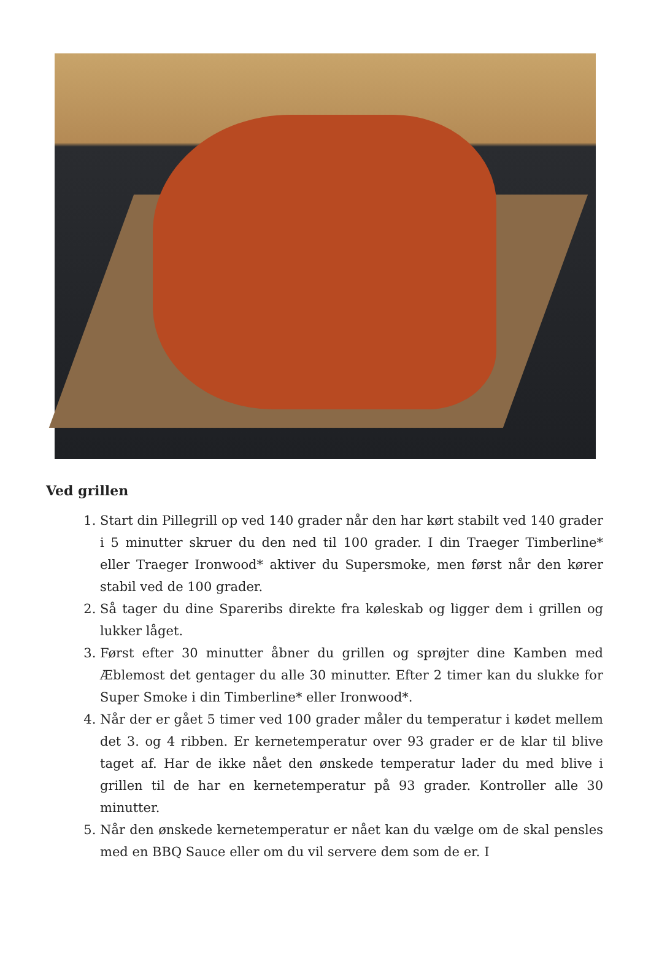Ved grillen
1. Start din Pillegrill op ved 140 grader når den har kørt stabilt ved 140 grader i 5 minutter skruer du den ned til 100 grader. I din Traeger Timberline* eller Traeger Ironwood* aktiver du Supersmoke, men først når den kører stabil ved de 100 grader.
2. Så tager du dine Spareribs direkte fra køleskab og ligger dem i grillen og lukker låget.
3. Først efter 30 minutter åbner du grillen og sprøjter dine Kamben med Æblemost det gentager du alle 30 minutter. Efter 2 timer kan du slukke for Super Smoke i din Timberline* eller Ironwood*.
4. Når der er gået 5 timer ved 100 grader måler du temperatur i kødet mellem det 3. og 4 ribben. Er kernetemperatur over 93 grader er de klar til blive taget af. Har de ikke nået den ønskede temperatur lader du med blive i grillen til de har en kernetemperatur på 93 grader. Kontroller alle 30 minutter.
5. Når den ønskede kernetemperatur er nået kan du vælge om de skal pensles med en BBQ Sauce eller om du vil servere dem som de er. I